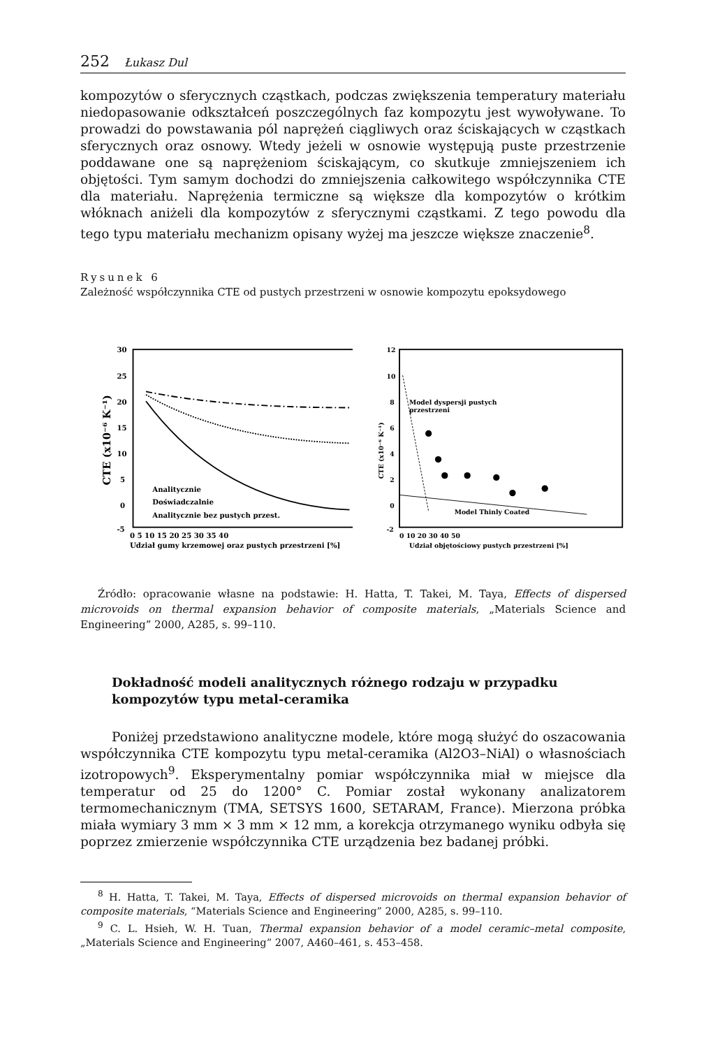252 Łukasz Dul
kompozytów o sferycznych cząstkach, podczas zwiększenia temperatury materiału niedopasowanie odkształceń poszczególnych faz kompozytu jest wywoływane. To prowadzi do powstawania pól naprężeń ciągliwych oraz ściskających w cząstkach sferycznych oraz osnowy. Wtedy jeżeli w osnowie występują puste przestrzenie poddawane one są naprężeniom ściskającym, co skutkuje zmniejszeniem ich objętości. Tym samym dochodzi do zmniejszenia całkowitego współczynnika CTE dla materiału. Naprężenia termiczne są większe dla kompozytów o krótkim włóknach aniżeli dla kompozytów z sferycznymi cząstkami. Z tego powodu dla tego typu materiału mechanizm opisany wyżej ma jeszcze większe znaczenie<sup>8</sup>.
Rysunek 6
Zależność współczynnika CTE od pustych przestrzeni w osnowie kompozytu epoksydowego
30
25
20
15
10
5
0
-5
CTE (x10⁻⁶ K⁻¹)
Analitycznie
Doświadczalnie
Analitycznie bez pustych przest.
0 5 10 15 20 25 30 35 40
Udział gumy krzemowej oraz pustych przestrzeni [%]
12
10
8
6
4
2
0
-2
CTE (x10⁻⁶ K⁻¹)
Model dyspersji pustych
przestrzeni
Model Thinly Coated
0 10 20 30 40 50
Udział objętościowy pustych przestrzeni [%]
Źródło: opracowanie własne na podstawie: H. Hatta, T. Takei, M. Taya, Effects of dispersed microvoids on thermal expansion behavior of composite materials, „Materials Science and Engineering” 2000, A285, s. 99–110.
Dokładność modeli analitycznych różnego rodzaju w przypadku kompozytów typu metal-ceramika
Poniżej przedstawiono analityczne modele, które mogą służyć do oszacowania współczynnika CTE kompozytu typu metal-ceramika (Al2O3–NiAl) o własnościach izotropowych<sup>9</sup>. Eksperymentalny pomiar współczynnika miał w miejsce dla temperatur od 25 do 1200° C. Pomiar został wykonany analizatorem termomechanicznym (TMA, SETSYS 1600, SETARAM, France). Mierzona próbka miała wymiary 3 mm × 3 mm × 12 mm, a korekcja otrzymanego wyniku odbyła się poprzez zmierzenie współczynnika CTE urządzenia bez badanej próbki.
<sup>8</sup> H. Hatta, T. Takei, M. Taya, Effects of dispersed microvoids on thermal expansion behavior of composite materials, “Materials Science and Engineering” 2000, A285, s. 99–110.
<sup>9</sup> C. L. Hsieh, W. H. Tuan, Thermal expansion behavior of a model ceramic–metal composite, „Materials Science and Engineering” 2007, A460–461, s. 453–458.